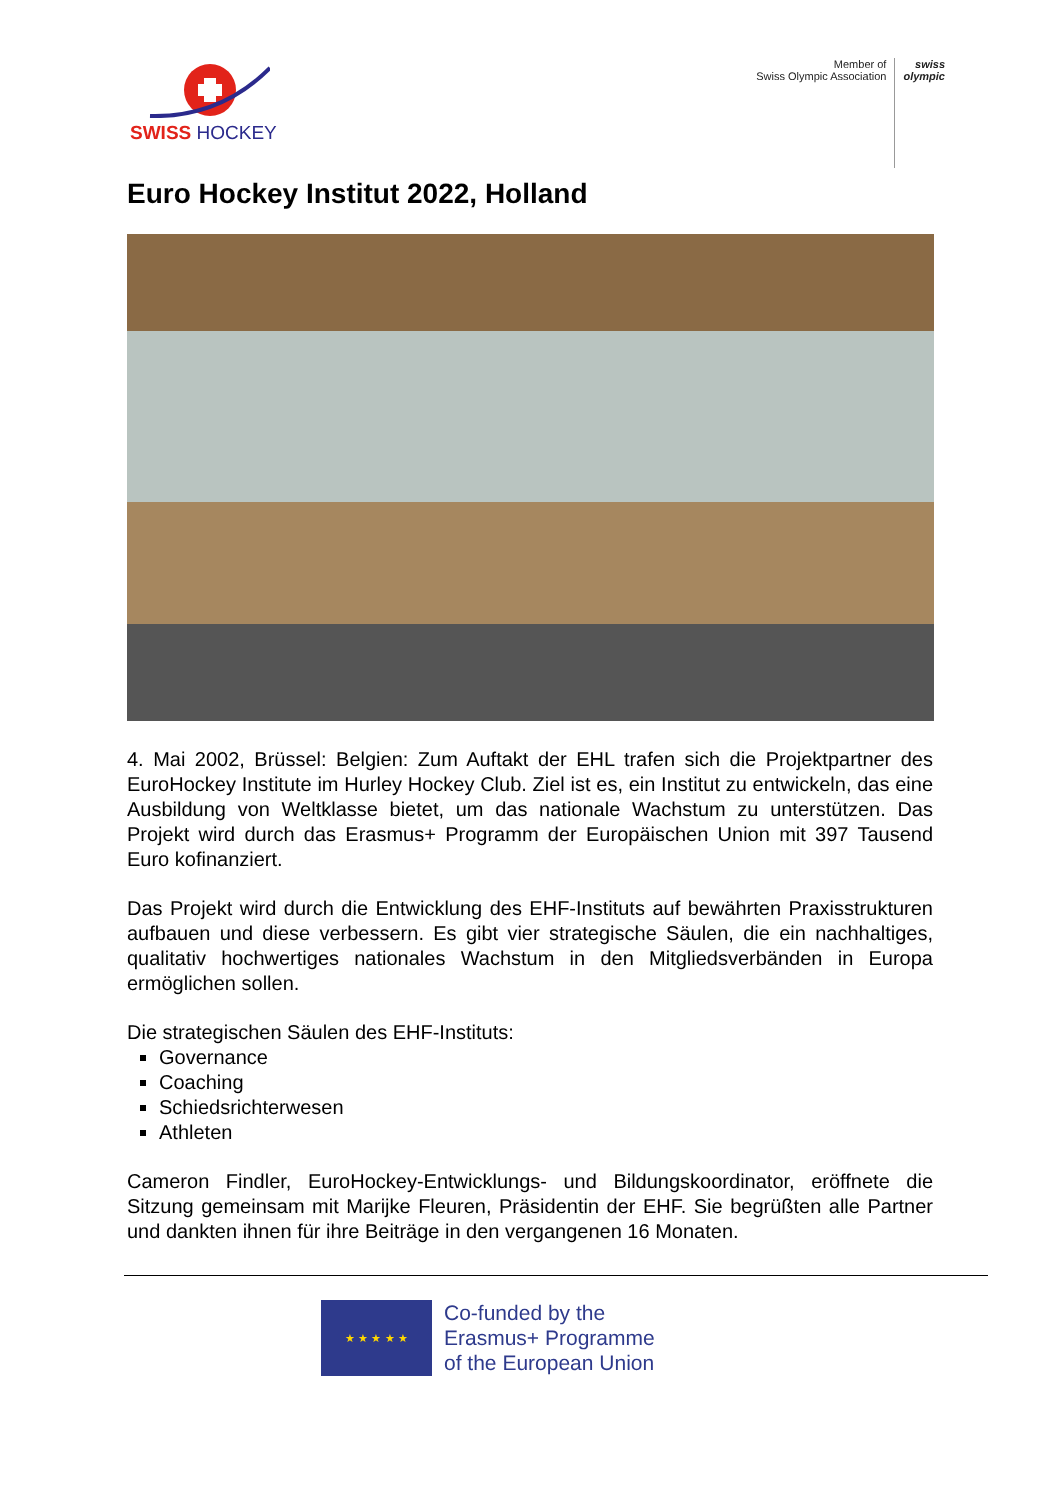SWISS HOCKEY
Member of
Swiss Olympic Association
swiss
olympic
Euro Hockey Institut 2022, Holland
4. Mai 2002, Brüssel: Belgien: Zum Auftakt der EHL trafen sich die Projektpartner des EuroHockey Institute im Hurley Hockey Club. Ziel ist es, ein Institut zu entwickeln, das eine Ausbildung von Weltklasse bietet, um das nationale Wachstum zu unterstützen. Das Projekt wird durch das Erasmus+ Programm der Europäischen Union mit 397 Tausend Euro kofinanziert.
Das Projekt wird durch die Entwicklung des EHF-Instituts auf bewährten Praxisstrukturen aufbauen und diese verbessern. Es gibt vier strategische Säulen, die ein nachhaltiges, qualitativ hochwertiges nationales Wachstum in den Mitgliedsverbänden in Europa ermöglichen sollen.
Die strategischen Säulen des EHF-Instituts:
Governance
Coaching
Schiedsrichterwesen
Athleten
Cameron Findler, EuroHockey-Entwicklungs- und Bildungskoordinator, eröffnete die Sitzung gemeinsam mit Marijke Fleuren, Präsidentin der EHF. Sie begrüßten alle Partner und dankten ihnen für ihre Beiträge in den vergangenen 16 Monaten.
★ ★ ★ ★ ★
Co-funded by the
Erasmus+ Programme
of the European Union